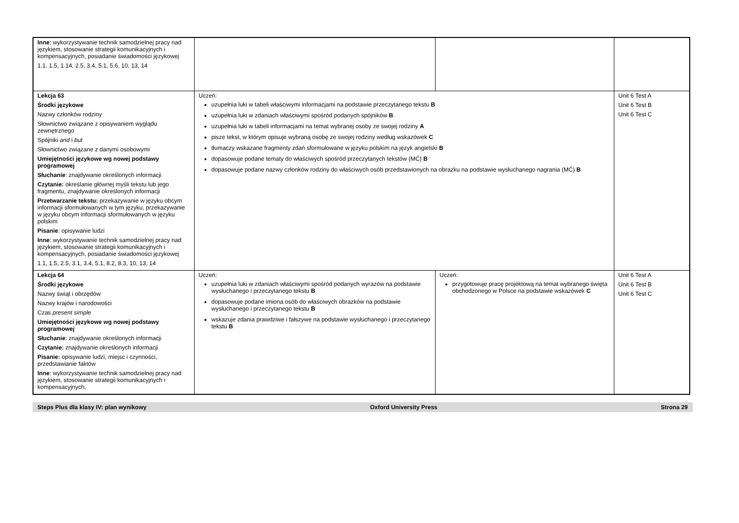| Inne : wykorzystywanie technik samodzielnej pracy nad językiem, stosowanie strategii komunikacyjnych i kompensacyjnych, posiadanie świadomości językowej 1.1. 1.5, 1.14, 2.5, 3.4, 5.1, 5.6, 10, 13, 14 | | | |
| Lekcja 63 Środki językowe Nazwy członków rodziny Słownictwo związane z opisywaniem wyglądu zewnętrznego Spójniki and i but Słownictwo związane z danymi osobowymi Umiejętności językowe wg nowej podstawy programowej Słuchanie : znajdywanie określonych informacji Czytanie: określanie głównej myśli tekstu lub jego fragmentu, znajdywanie określonych informacji Przetwarzanie tekstu: przekazywanie w języku obcym informacji sformułowanych w tym języku, przekazywanie w języku obcym informacji sformułowanych w języku polskim Pisanie : opisywanie ludzi Inne : wykorzystywanie technik samodzielnej pracy nad językiem, stosowanie strategii komunikacyjnych i kompensacyjnych, posiadanie świadomości językowej 1.1, 1.5, 2.5, 3.1, 3.4, 5.1, 8.2, 8.3, 10, 13, 14 | Uczeń: uzupełnia luki w tabeli właściwymi informacjami na podstawie przeczytanego tekstu B uzupełnia luki w zdaniach właściwymi spośród podanych spójników B uzupełnia luki w tabeli informacjami na temat wybranej osoby ze swojej rodziny A pisze tekst, w którym opisuje wybraną osobę ze swojej rodziny według wskazówek C tłumaczy wskazane fragmenty zdań sformułowane w języku polskim na język angielski B dopasowuje podane tematy do właściwych spośród przeczytanych tekstów (MĆ) B dopasowuje podane nazwy członków rodziny do właściwych osób przedstawionych na obrazku na podstawie wysłuchanego nagrania (MĆ) B | | Unit 6 Test A Unit 6 Test B Unit 6 Test C |
| Lekcja 64 Środki językowe Nazwy świąt i obrzędów Nazwy krajów i narodowości Czas present simple Umiejętności językowe wg nowej podstawy programowej Słuchanie : znajdywanie określonych informacji Czytanie: znajdywanie określonych informacji Pisanie: opisywanie ludzi, miejsc i czynności, przedstawianie faktów Inne : wykorzystywanie technik samodzielnej pracy nad językiem, stosowanie strategii komunikacyjnych i kompensacyjnych, | Uczeń: uzupełnia luki w zdaniach właściwymi spośród podanych wyrazów na podstawie wysłuchanego i przeczytanego tekstu B dopasowuje podane imiona osób do właściwych obrazków na podstawie wysłuchanego i przeczytanego tekstu B wskazuje zdania prawdziwe i fałszywe na podstawie wysłuchanego i przeczytanego tekstu B | Uczeń: przygotowuje pracę projektową na temat wybranego święta obchodzonego w Polsce na podstawie wskazówek C | Unit 6 Test A Unit 6 Test B Unit 6 Test C |
Steps Plus dla klasy IV: plan wynikowy Oxford University Press Strona 29